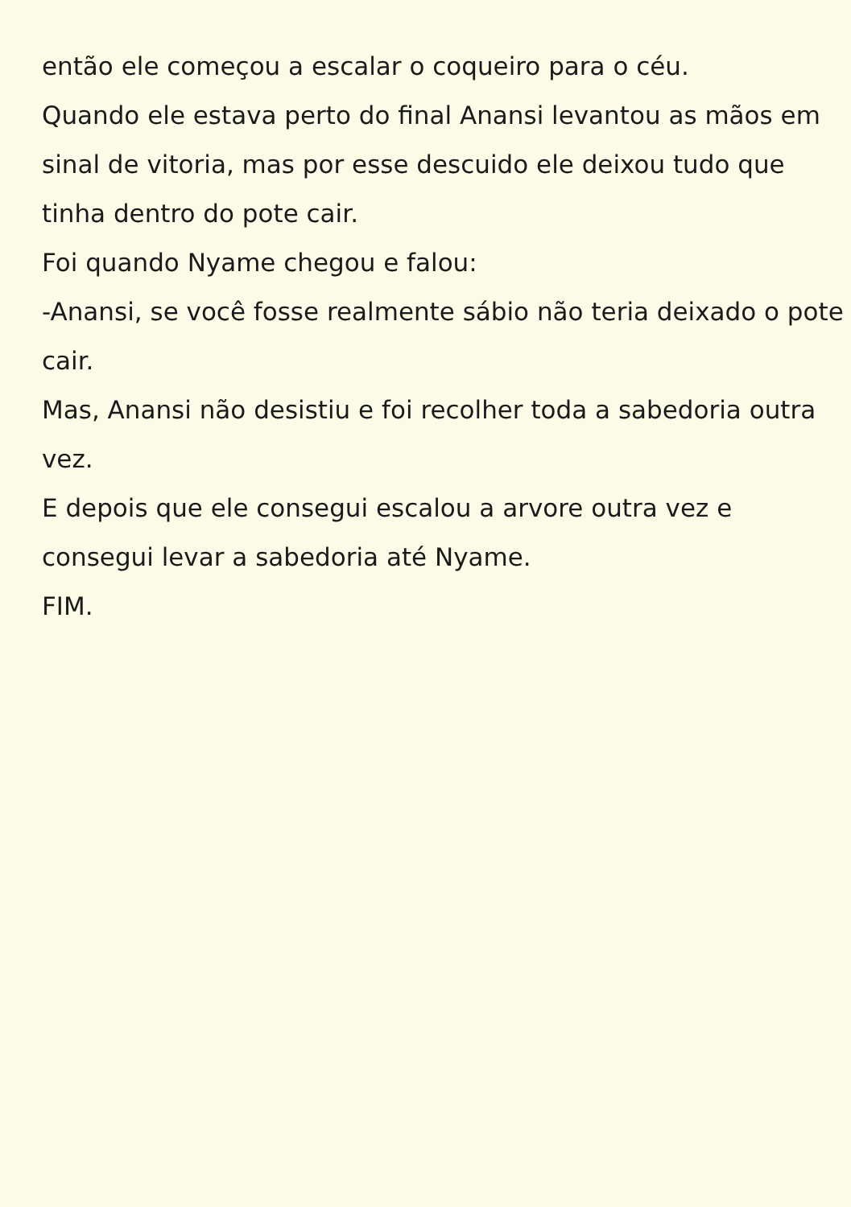então ele começou a escalar o coqueiro para o céu.
Quando ele estava perto do final Anansi levantou as mãos em sinal de vitoria, mas por esse descuido ele deixou tudo que tinha dentro do pote cair.
Foi quando Nyame chegou e falou:
-Anansi, se você fosse realmente sábio não teria deixado o pote cair.
Mas, Anansi não desistiu e foi recolher toda a sabedoria outra vez.
E depois que ele consegui escalou a arvore outra vez e consegui levar a sabedoria até Nyame.
FIM.